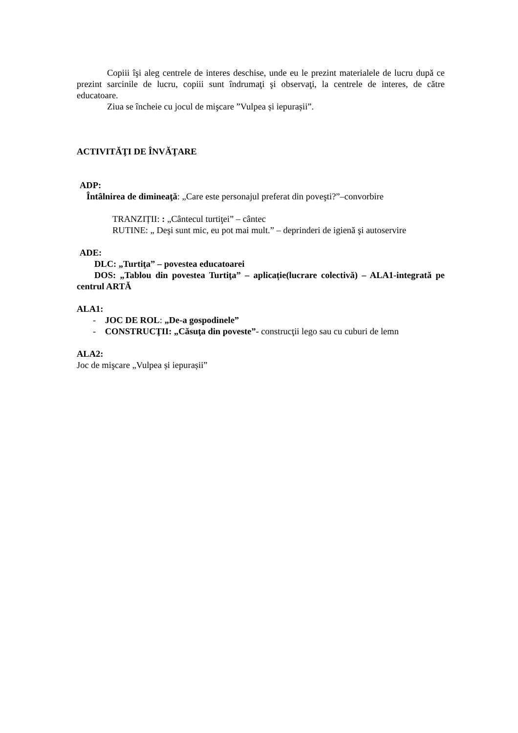Copiii îşi aleg centrele de interes deschise, unde eu le prezint materialele de lucru după ce prezint sarcinile de lucru, copiii sunt îndrumaţi şi observaţi, la centrele de interes, de către educatoare.
Ziua se încheie cu jocul de mişcare ”Vulpea și iepurașii”.
ACTIVITĂŢI DE ÎNVĂŢARE
ADP:
Întâlnirea de dimineaţă: „Care este personajul preferat din poveşti?”–convorbire
TRANZIȚII: : „Cântecul turtiţei” – cântec
RUTINE: „ Deşi sunt mic, eu pot mai mult.” – deprinderi de igienă şi autoservire
ADE:
DLC: „Turtiţa” – povestea educatoarei
DOS: „Tablou din povestea Turtiţa” – aplicație(lucrare colectivă) – ALA1-integrată pe centrul ARTĂ
ALA1:
- JOC DE ROL: „De-a gospodinele”
- CONSTRUCŢII: „Căsuţa din poveste”- construcţii lego sau cu cuburi de lemn
ALA2:
Joc de mişcare „Vulpea și iepurașii”